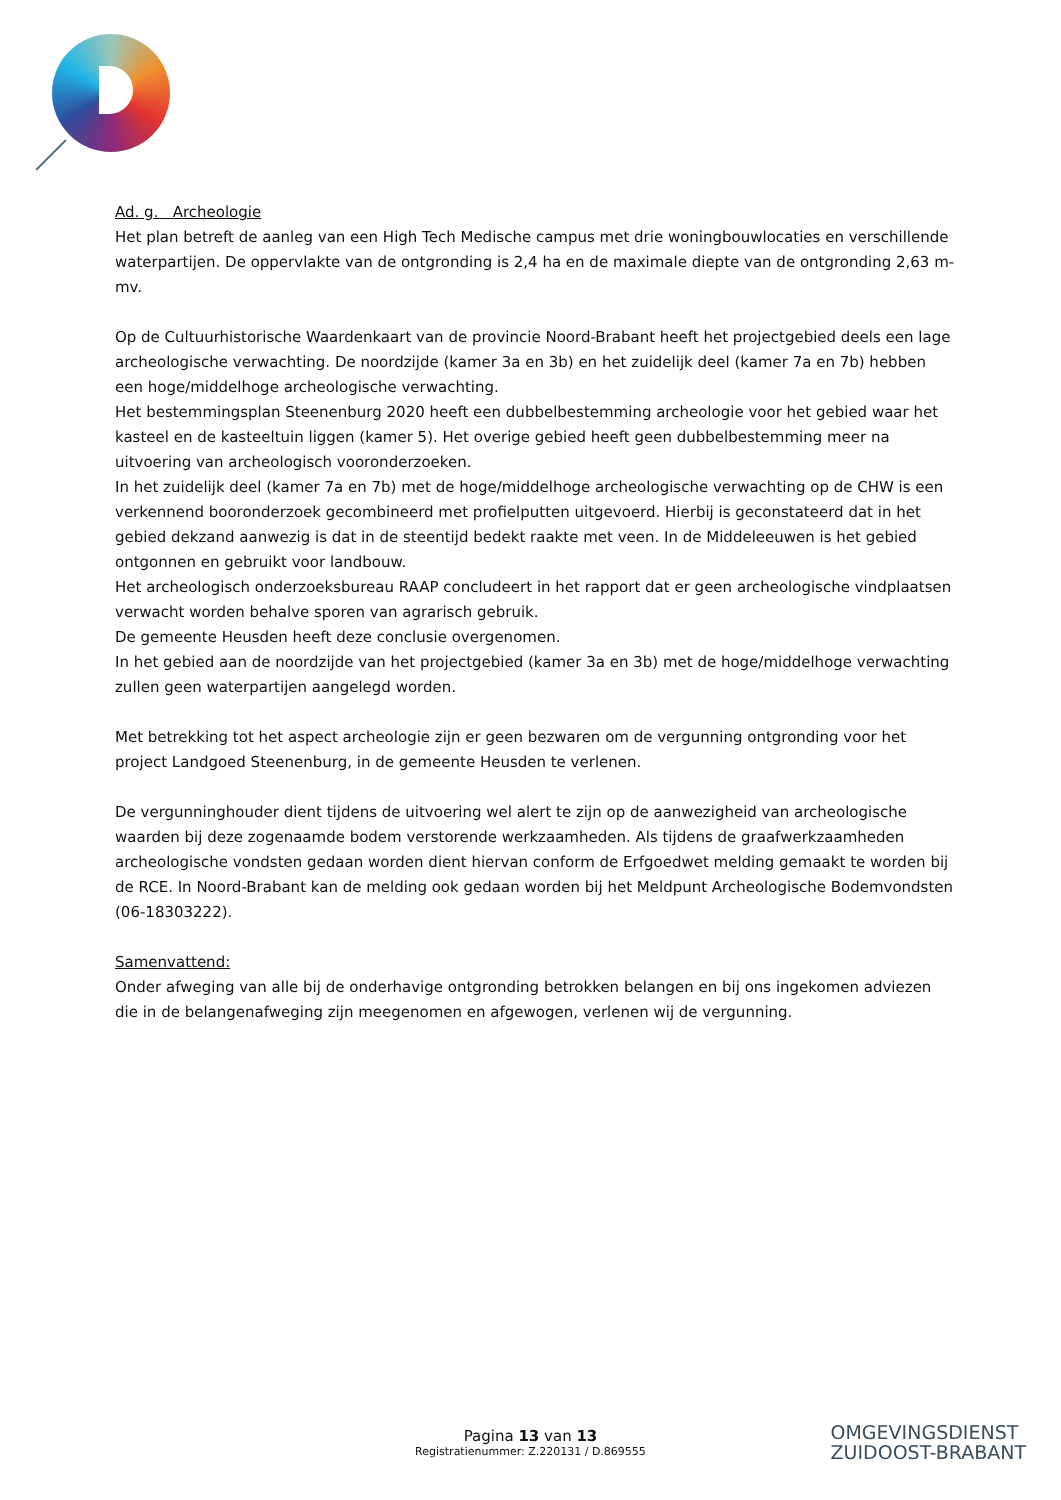Ad. g. Archeologie
Het plan betreft de aanleg van een High Tech Medische campus met drie woningbouwlocaties en verschillende waterpartijen. De oppervlakte van de ontgronding is 2,4 ha en de maximale diepte van de ontgronding 2,63 m-mv.
Op de Cultuurhistorische Waardenkaart van de provincie Noord-Brabant heeft het projectgebied deels een lage archeologische verwachting. De noordzijde (kamer 3a en 3b) en het zuidelijk deel (kamer 7a en 7b) hebben een hoge/middelhoge archeologische verwachting.
Het bestemmingsplan Steenenburg 2020 heeft een dubbelbestemming archeologie voor het gebied waar het kasteel en de kasteeltuin liggen (kamer 5). Het overige gebied heeft geen dubbelbestemming meer na uitvoering van archeologisch vooronderzoeken.
In het zuidelijk deel (kamer 7a en 7b) met de hoge/middelhoge archeologische verwachting op de CHW is een verkennend booronderzoek gecombineerd met profielputten uitgevoerd. Hierbij is geconstateerd dat in het gebied dekzand aanwezig is dat in de steentijd bedekt raakte met veen. In de Middeleeuwen is het gebied ontgonnen en gebruikt voor landbouw.
Het archeologisch onderzoeksbureau RAAP concludeert in het rapport dat er geen archeologische vindplaatsen verwacht worden behalve sporen van agrarisch gebruik.
De gemeente Heusden heeft deze conclusie overgenomen.
In het gebied aan de noordzijde van het projectgebied (kamer 3a en 3b) met de hoge/middelhoge verwachting zullen geen waterpartijen aangelegd worden.
Met betrekking tot het aspect archeologie zijn er geen bezwaren om de vergunning ontgronding voor het project Landgoed Steenenburg, in de gemeente Heusden te verlenen.
De vergunninghouder dient tijdens de uitvoering wel alert te zijn op de aanwezigheid van archeologische waarden bij deze zogenaamde bodem verstorende werkzaamheden. Als tijdens de graafwerkzaamheden archeologische vondsten gedaan worden dient hiervan conform de Erfgoedwet melding gemaakt te worden bij de RCE. In Noord-Brabant kan de melding ook gedaan worden bij het Meldpunt Archeologische Bodemvondsten (06-18303222).
Samenvattend:
Onder afweging van alle bij de onderhavige ontgronding betrokken belangen en bij ons ingekomen adviezen die in de belangenafweging zijn meegenomen en afgewogen, verlenen wij de vergunning.
Pagina 13 van 13
Registratienummer: Z.220131 / D.869555
OMGEVINGSDIENST
ZUIDOOST-BRABANT